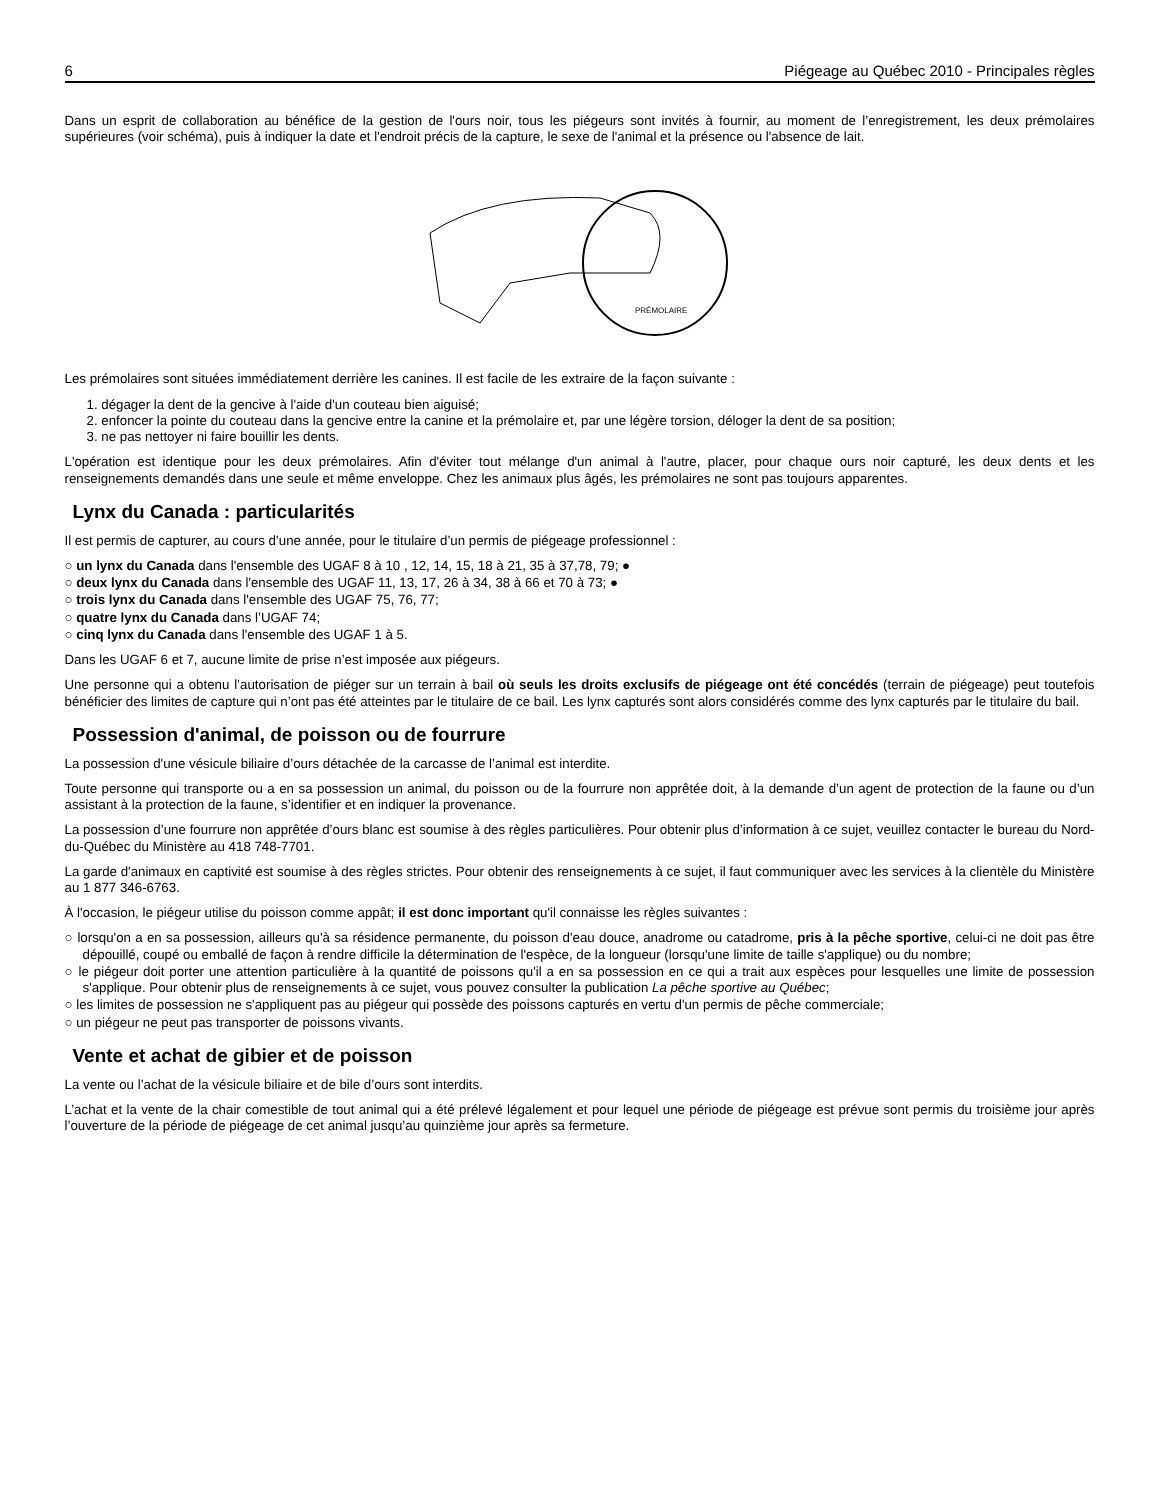6 Piégeage au Québec 2010 - Principales règles
Dans un esprit de collaboration au bénéfice de la gestion de l'ours noir, tous les piégeurs sont invités à fournir, au moment de l’enregistrement, les deux prémolaires supérieures (voir schéma), puis à indiquer la date et l'endroit précis de la capture, le sexe de l'animal et la présence ou l'absence de lait.
PRÉMOLAIRE
Les prémolaires sont situées immédiatement derrière les canines. Il est facile de les extraire de la façon suivante :
1. dégager la dent de la gencive à l'aide d'un couteau bien aiguisé;
2. enfoncer la pointe du couteau dans la gencive entre la canine et la prémolaire et, par une légère torsion, déloger la dent de sa position;
3. ne pas nettoyer ni faire bouillir les dents.
L'opération est identique pour les deux prémolaires. Afin d'éviter tout mélange d'un animal à l'autre, placer, pour chaque ours noir capturé, les deux dents et les renseignements demandés dans une seule et même enveloppe. Chez les animaux plus âgés, les prémolaires ne sont pas toujours apparentes.
Lynx du Canada : particularités
Il est permis de capturer, au cours d’une année, pour le titulaire d’un permis de piégeage professionnel :
○ un lynx du Canada dans l'ensemble des UGAF 8 à 10 , 12, 14, 15, 18 à 21, 35 à 37,78, 79; ●
○ deux lynx du Canada dans l'ensemble des UGAF 11, 13, 17, 26 à 34, 38 à 66 et 70 à 73; ●
○ trois lynx du Canada dans l'ensemble des UGAF 75, 76, 77;
○ quatre lynx du Canada dans l’UGAF 74;
○ cinq lynx du Canada dans l'ensemble des UGAF 1 à 5.
Dans les UGAF 6 et 7, aucune limite de prise n’est imposée aux piégeurs.
Une personne qui a obtenu l’autorisation de piéger sur un terrain à bail où seuls les droits exclusifs de piégeage ont été concédés (terrain de piégeage) peut toutefois bénéficier des limites de capture qui n’ont pas été atteintes par le titulaire de ce bail. Les lynx capturés sont alors considérés comme des lynx capturés par le titulaire du bail.
Possession d'animal, de poisson ou de fourrure
La possession d'une vésicule biliaire d’ours détachée de la carcasse de l’animal est interdite.
Toute personne qui transporte ou a en sa possession un animal, du poisson ou de la fourrure non apprêtée doit, à la demande d’un agent de protection de la faune ou d’un assistant à la protection de la faune, s’identifier et en indiquer la provenance.
La possession d’une fourrure non apprêtée d’ours blanc est soumise à des règles particulières. Pour obtenir plus d’information à ce sujet, veuillez contacter le bureau du Nord-du-Québec du Ministère au 418 748-7701.
La garde d'animaux en captivité est soumise à des règles strictes. Pour obtenir des renseignements à ce sujet, il faut communiquer avec les services à la clientèle du Ministère au 1 877 346-6763.
À l'occasion, le piégeur utilise du poisson comme appât; il est donc important qu'il connaisse les règles suivantes :
○ lorsqu'on a en sa possession, ailleurs qu'à sa résidence permanente, du poisson d'eau douce, anadrome ou catadrome, pris à la pêche sportive, celui-ci ne doit pas être dépouillé, coupé ou emballé de façon à rendre difficile la détermination de l'espèce, de la longueur (lorsqu'une limite de taille s'applique) ou du nombre;
○ le piégeur doit porter une attention particulière à la quantité de poissons qu'il a en sa possession en ce qui a trait aux espèces pour lesquelles une limite de possession s'applique. Pour obtenir plus de renseignements à ce sujet, vous pouvez consulter la publication La pêche sportive au Québec;
○ les limites de possession ne s'appliquent pas au piégeur qui possède des poissons capturés en vertu d'un permis de pêche commerciale;
○ un piégeur ne peut pas transporter de poissons vivants.
Vente et achat de gibier et de poisson
La vente ou l’achat de la vésicule biliaire et de bile d’ours sont interdits.
L’achat et la vente de la chair comestible de tout animal qui a été prélevé légalement et pour lequel une période de piégeage est prévue sont permis du troisième jour après l’ouverture de la période de piégeage de cet animal jusqu’au quinzième jour après sa fermeture.